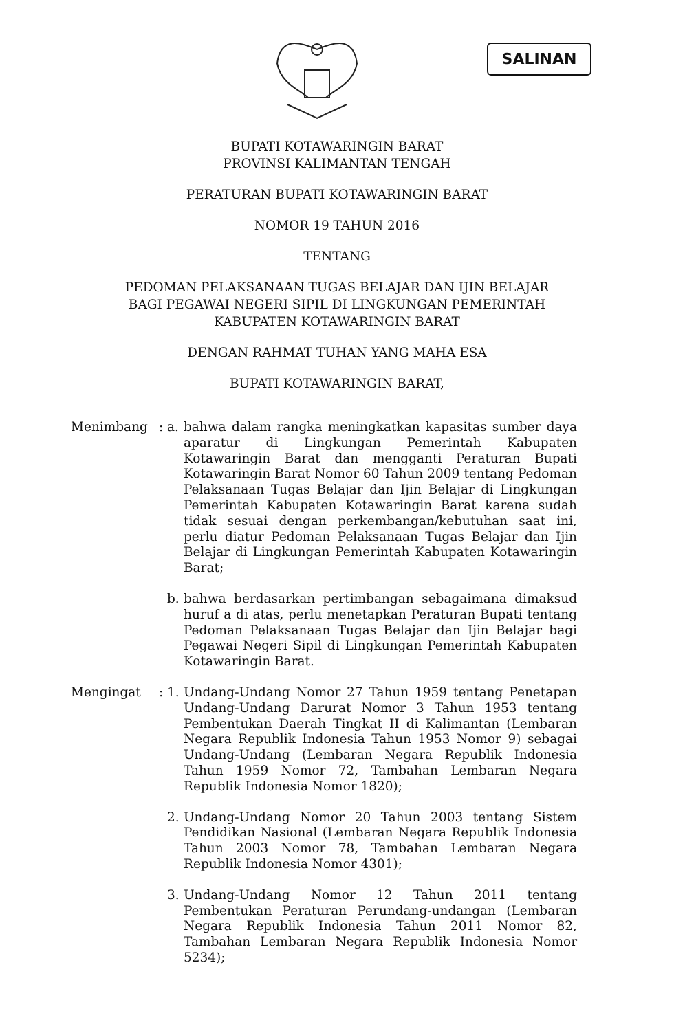SALINAN
BUPATI KOTAWARINGIN BARAT
PROVINSI KALIMANTAN TENGAH
PERATURAN BUPATI KOTAWARINGIN BARAT
NOMOR 19 TAHUN 2016
TENTANG
PEDOMAN PELAKSANAAN TUGAS BELAJAR DAN IJIN BELAJAR
BAGI PEGAWAI NEGERI SIPIL DI LINGKUNGAN PEMERINTAH
KABUPATEN KOTAWARINGIN BARAT
DENGAN RAHMAT TUHAN YANG MAHA ESA
BUPATI KOTAWARINGIN BARAT,
Menimbang : a.
bahwa dalam rangka meningkatkan kapasitas sumber daya aparatur di Lingkungan Pemerintah Kabupaten Kotawaringin Barat dan mengganti Peraturan Bupati Kotawaringin Barat Nomor 60 Tahun 2009 tentang Pedoman Pelaksanaan Tugas Belajar dan Ijin Belajar di Lingkungan Pemerintah Kabupaten Kotawaringin Barat karena sudah tidak sesuai dengan perkembangan/kebutuhan saat ini, perlu diatur Pedoman Pelaksanaan Tugas Belajar dan Ijin Belajar di Lingkungan Pemerintah Kabupaten Kotawaringin Barat;
b.
bahwa berdasarkan pertimbangan sebagaimana dimaksud huruf a di atas, perlu menetapkan Peraturan Bupati tentang Pedoman Pelaksanaan Tugas Belajar dan Ijin Belajar bagi Pegawai Negeri Sipil di Lingkungan Pemerintah Kabupaten Kotawaringin Barat.
Mengingat : 1.
Undang-Undang Nomor 27 Tahun 1959 tentang Penetapan Undang-Undang Darurat Nomor 3 Tahun 1953 tentang Pembentukan Daerah Tingkat II di Kalimantan (Lembaran Negara Republik Indonesia Tahun 1953 Nomor 9) sebagai Undang-Undang (Lembaran Negara Republik Indonesia Tahun 1959 Nomor 72, Tambahan Lembaran Negara Republik Indonesia Nomor 1820);
2.
Undang-Undang Nomor 20 Tahun 2003 tentang Sistem Pendidikan Nasional (Lembaran Negara Republik Indonesia Tahun 2003 Nomor 78, Tambahan Lembaran Negara Republik Indonesia Nomor 4301);
3.
Undang-Undang Nomor 12 Tahun 2011 tentang Pembentukan Peraturan Perundang-undangan (Lembaran Negara Republik Indonesia Tahun 2011 Nomor 82, Tambahan Lembaran Negara Republik Indonesia Nomor 5234);